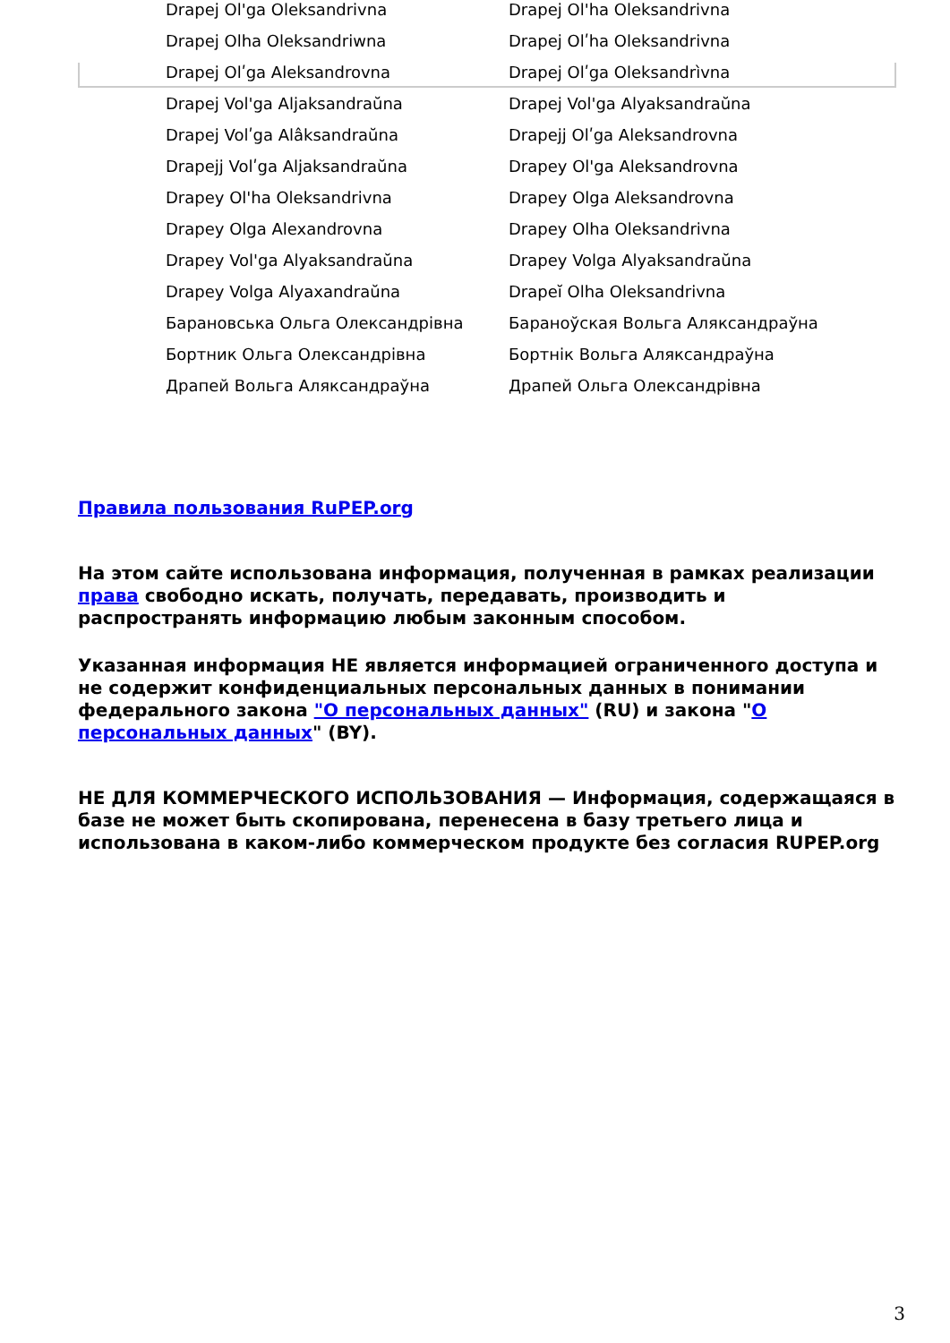| Drapej Ol'ga Oleksandrivna | Drapej Ol'ha Oleksandrivna |
| Drapej Olha Oleksandriwna | Drapej Olʹha Oleksandrivna |
| Drapej Olʹga Aleksandrovna | Drapej Olʹga Oleksandrìvna |
| Drapej Vol'ga Aljaksandraŭna | Drapej Vol'ga Alyaksandraŭna |
| Drapej Volʹga Alâksandraŭna | Drapejj Olʹga Aleksandrovna |
| Drapejj Volʹga Aljaksandraŭna | Drapey Ol'ga Aleksandrovna |
| Drapey Ol'ha Oleksandrivna | Drapey Olga Aleksandrovna |
| Drapey Olga Alexandrovna | Drapey Olha Oleksandrivna |
| Drapey Vol'ga Alyaksandraŭna | Drapey Volga Alyaksandraŭna |
| Drapey Volga Alyaxandraŭna | Drapeĭ Olha Oleksandrivna |
| Барановська Ольга Олександрівна | Бараноўская Вольга Аляксандраўна |
| Бортник Ольга Олександрівна | Бортнік Вольга Аляксандраўна |
| Драпей Вольга Аляксандраўна | Драпей Ольга Олександрівна |
Правила пользования RuPEP.org
На этом сайте использована информация, полученная в рамках реализации права свободно искать, получать, передавать, производить и распространять информацию любым законным способом.
Указанная информация НЕ является информацией ограниченного доступа и не содержит конфиденциальных персональных данных в понимании федерального закона "О персональных данных" (RU) и закона "О персональных данных" (BY).
НЕ ДЛЯ КОММЕРЧЕСКОГО ИСПОЛЬЗОВАНИЯ — Информация, содержащаяся в базе не может быть скопирована, перенесена в базу третьего лица и использована в каком-либо коммерческом продукте без согласия RUPEP.org
3